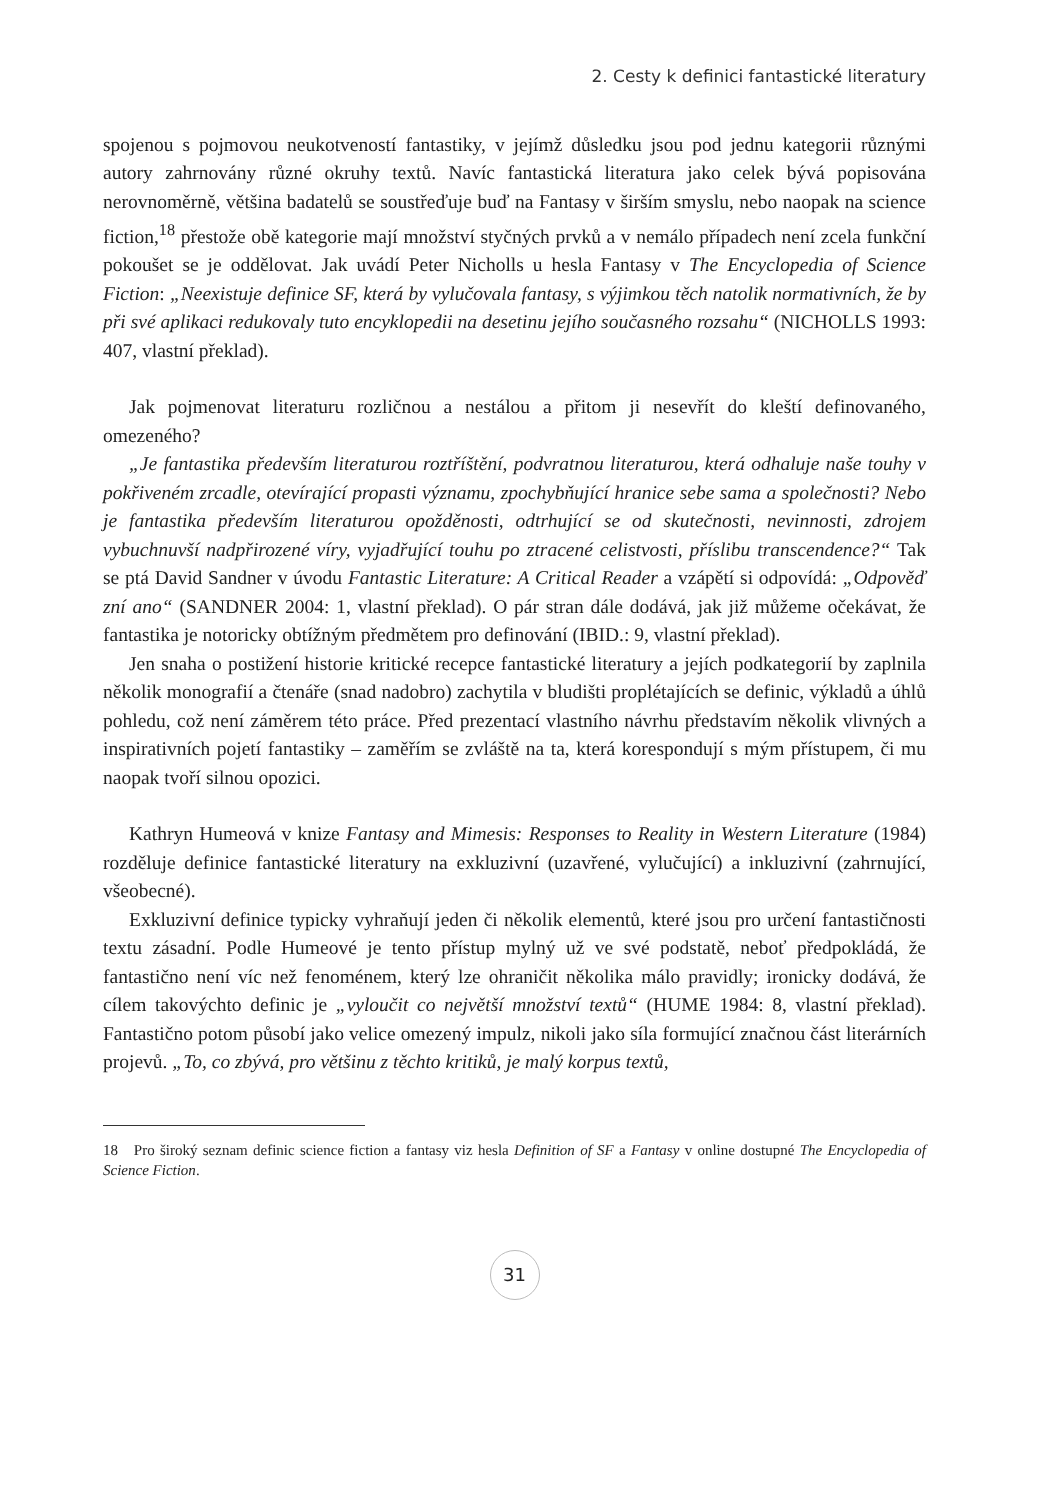2. Cesty k definici fantastické literatury
spojenou s pojmovou neukotveností fantastiky, v jejímž důsledku jsou pod jednu kategorii různými autory zahrnovány různé okruhy textů. Navíc fantastická literatura jako celek bývá popisována nerovnoměrně, většina badatelů se soustřeďuje buď na Fantasy v širším smyslu, nebo naopak na science fiction,<sup>18</sup> přestože obě kategorie mají množství styčných prvků a v nemálo případech není zcela funkční pokoušet se je oddělovat. Jak uvádí Peter Nicholls u hesla Fantasy v The Encyclopedia of Science Fiction: „Neexistuje definice SF, která by vylučovala fantasy, s výjimkou těch natolik normativních, že by při své aplikaci redukovaly tuto encyklopedii na desetinu jejího současného rozsahu“ (NICHOLLS 1993: 407, vlastní překlad).
Jak pojmenovat literaturu rozličnou a nestálou a přitom ji nesevřít do kleští definovaného, omezeného?
„Je fantastika především literaturou roztříštění, podvratnou literaturou, která odhaluje naše touhy v pokřiveném zrcadle, otevírající propasti významu, zpochybňující hranice sebe sama a společnosti? Nebo je fantastika především literaturou opožděnosti, odtrhující se od skutečnosti, nevinnosti, zdrojem vybuchnuvší nadpřirozené víry, vyjadřující touhu po ztracené celistvosti, příslibu transcendence?“ Tak se ptá David Sandner v úvodu Fantastic Literature: A Critical Reader a vzápětí si odpovídá: „Odpověď zní ano“ (SANDNER 2004: 1, vlastní překlad). O pár stran dále dodává, jak již můžeme očekávat, že fantastika je notoricky obtížným předmětem pro definování (IBID.: 9, vlastní překlad).
Jen snaha o postižení historie kritické recepce fantastické literatury a jejích podkategorií by zaplnila několik monografií a čtenáře (snad nadobro) zachytila v bludišti proplétajících se definic, výkladů a úhlů pohledu, což není záměrem této práce. Před prezentací vlastního návrhu představím několik vlivných a inspirativních pojetí fantastiky – zaměřím se zvláště na ta, která korespondují s mým přístupem, či mu naopak tvoří silnou opozici.
Kathryn Humeová v knize Fantasy and Mimesis: Responses to Reality in Western Literature (1984) rozděluje definice fantastické literatury na exkluzivní (uzavřené, vylučující) a inkluzivní (zahrnující, všeobecné).
Exkluzivní definice typicky vyhraňují jeden či několik elementů, které jsou pro určení fantastičnosti textu zásadní. Podle Humeové je tento přístup mylný už ve své podstatě, neboť předpokládá, že fantastično není víc než fenoménem, který lze ohraničit několika málo pravidly; ironicky dodává, že cílem takovýchto definic je „vyloučit co největší množství textů“ (HUME 1984: 8, vlastní překlad). Fantastično potom působí jako velice omezený impulz, nikoli jako síla formující značnou část literárních projevů. „To, co zbývá, pro většinu z těchto kritiků, je malý korpus textů,
18 Pro široký seznam definic science fiction a fantasy viz hesla Definition of SF a Fantasy v online dostupné The Encyclopedia of Science Fiction.
31